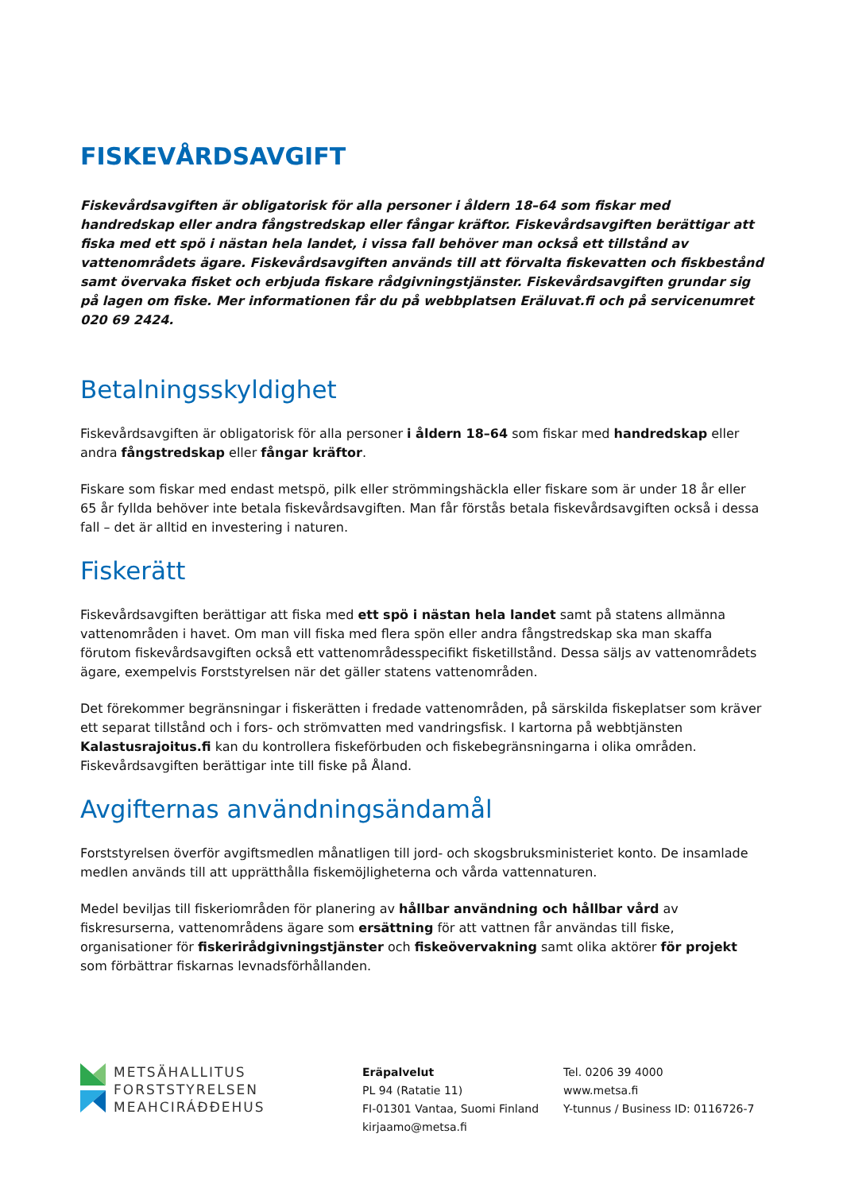FISKEVÅRDSAVGIFT
Fiskevårdsavgiften är obligatorisk för alla personer i åldern 18–64 som fiskar med handredskap eller andra fångstredskap eller fångar kräftor. Fiskevårdsavgiften berättigar att fiska med ett spö i nästan hela landet, i vissa fall behöver man också ett tillstånd av vattenområdets ägare. Fiskevårdsavgiften används till att förvalta fiskevatten och fiskbestånd samt övervaka fisket och erbjuda fiskare rådgivningstjänster. Fiskevårdsavgiften grundar sig på lagen om fiske. Mer informationen får du på webbplatsen Eräluvat.fi och på servicenumret 020 69 2424.
Betalningsskyldighet
Fiskevårdsavgiften är obligatorisk för alla personer i åldern 18–64 som fiskar med handredskap eller andra fångstredskap eller fångar kräftor.
Fiskare som fiskar med endast metspö, pilk eller strömmingshäckla eller fiskare som är under 18 år eller 65 år fyllda behöver inte betala fiskevårdsavgiften. Man får förstås betala fiskevårdsavgiften också i dessa fall – det är alltid en investering i naturen.
Fiskerätt
Fiskevårdsavgiften berättigar att fiska med ett spö i nästan hela landet samt på statens allmänna vattenområden i havet. Om man vill fiska med flera spön eller andra fångstredskap ska man skaffa förutom fiskevårdsavgiften också ett vattenområdesspecifikt fisketillstånd. Dessa säljs av vattenområdets ägare, exempelvis Forststyrelsen när det gäller statens vattenområden.
Det förekommer begränsningar i fiskerätten i fredade vattenområden, på särskilda fiskeplatser som kräver ett separat tillstånd och i fors- och strömvatten med vandringsfisk. I kartorna på webbtjänsten Kalastusrajoitus.fi kan du kontrollera fiskeförbuden och fiskebegränsningarna i olika områden. Fiskevårdsavgiften berättigar inte till fiske på Åland.
Avgifternas användningsändamål
Forststyrelsen överför avgiftsmedlen månatligen till jord- och skogsbruksministeriet konto. De insamlade medlen används till att upprätthålla fiskemöjligheterna och vårda vattennaturen.
Medel beviljas till fiskeriområden för planering av hållbar användning och hållbar vård av fiskresurserna, vattenområdens ägare som ersättning för att vattnen får användas till fiske, organisationer för fiskerirådgivningstjänster och fiskeövervakning samt olika aktörer för projekt som förbättrar fiskarnas levnadsförhållanden.
METSÄHALLITUS
FORSTSTYRELSEN
MEAHCIRÁĐĐEHUS
Eräpalvelut
PL 94 (Ratatie 11)
FI-01301 Vantaa, Suomi Finland
kirjaamo@metsa.fi
Tel. 0206 39 4000
www.metsa.fi
Y-tunnus / Business ID: 0116726-7